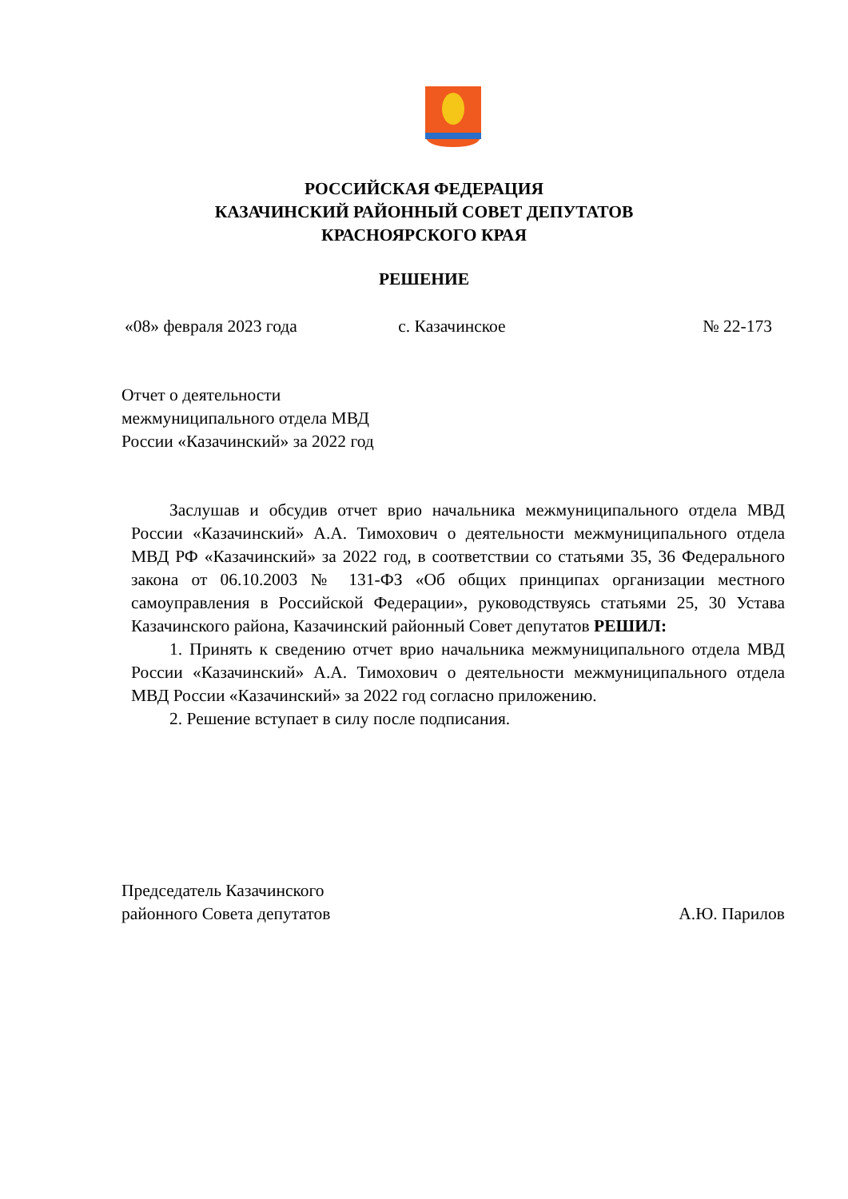РОССИЙСКАЯ ФЕДЕРАЦИЯ
КАЗАЧИНСКИЙ РАЙОННЫЙ СОВЕТ ДЕПУТАТОВ
КРАСНОЯРСКОГО КРАЯ
РЕШЕНИЕ
«08» февраля 2023 года с. Казачинское № 22-173
Отчет о деятельности
межмуниципального отдела МВД
России «Казачинский» за 2022 год
Заслушав и обсудив отчет врио начальника межмуниципального отдела МВД России «Казачинский» А.А. Тимохович о деятельности межмуниципального отдела МВД РФ «Казачинский» за 2022 год, в соответствии со статьями 35, 36 Федерального закона от 06.10.2003 № 131-ФЗ «Об общих принципах организации местного самоуправления в Российской Федерации», руководствуясь статьями 25, 30 Устава Казачинского района, Казачинский районный Совет депутатов РЕШИЛ:
1. Принять к сведению отчет врио начальника межмуниципального отдела МВД России «Казачинский» А.А. Тимохович о деятельности межмуниципального отдела МВД России «Казачинский» за 2022 год согласно приложению.
2. Решение вступает в силу после подписания.
Председатель Казачинского
районного Совета депутатов А.Ю. Парилов